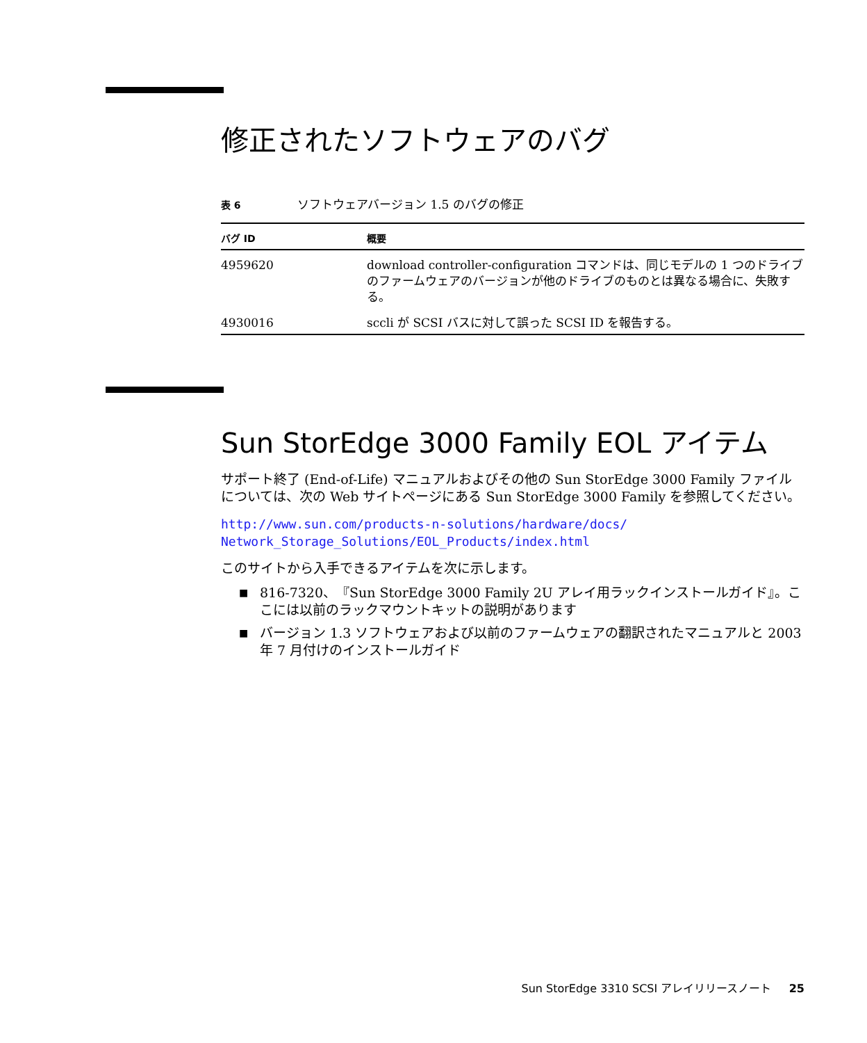修正されたソフトウェアのバグ
表 6 ソフトウェアバージョン 1.5 のバグの修正
| バグ ID | 概要 |
| --- | --- |
| 4959620 | download controller-configuration コマンドは、同じモデルの 1 つのドライブのファームウェアのバージョンが他のドライブのものとは異なる場合に、失敗する。 |
| 4930016 | sccli が SCSI バスに対して誤った SCSI ID を報告する。 |
Sun StorEdge 3000 Family EOL アイテム
サポート終了 (End-of-Life) マニュアルおよびその他の Sun StorEdge 3000 Family ファイルについては、次の Web サイトページにある Sun StorEdge 3000 Family を参照してください。
http://www.sun.com/products-n-solutions/hardware/docs/
Network_Storage_Solutions/EOL_Products/index.html
このサイトから入手できるアイテムを次に示します。
■ 816-7320、『Sun StorEdge 3000 Family 2U アレイ用ラックインストールガイド』。ここには以前のラックマウントキットの説明があります
■ バージョン 1.3 ソフトウェアおよび以前のファームウェアの翻訳されたマニュアルと 2003 年 7 月付けのインストールガイド
Sun StorEdge 3310 SCSI アレイリリースノート 25